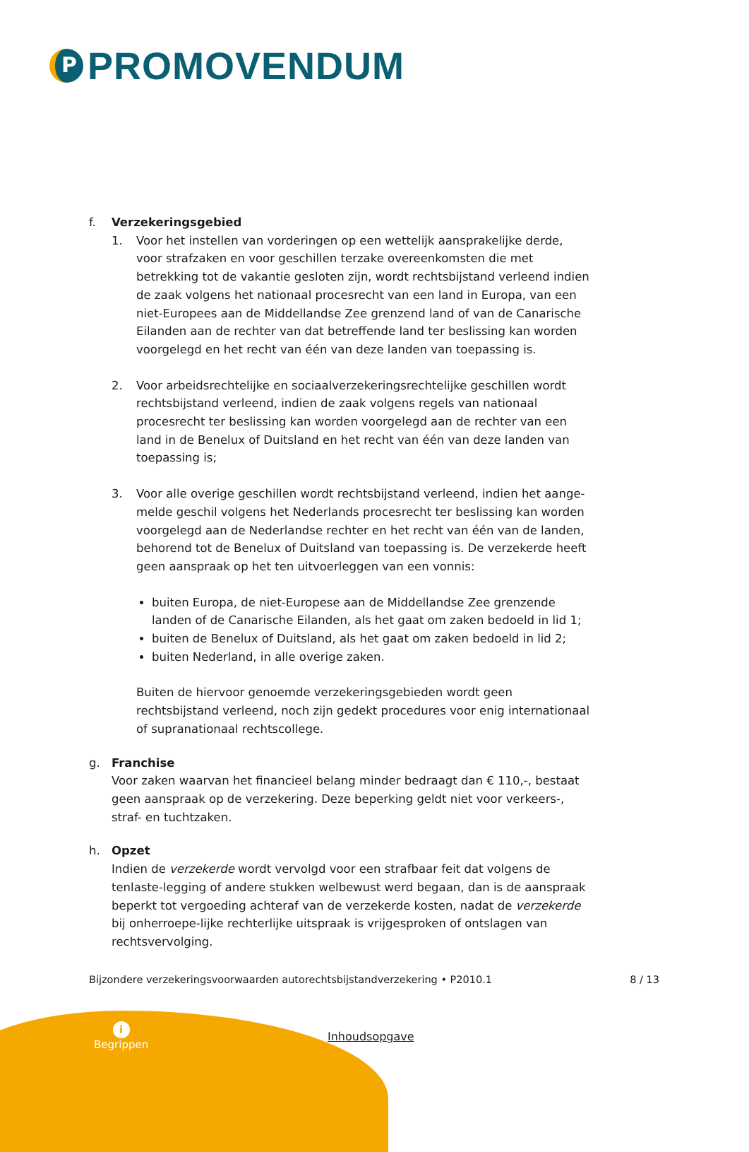P
PROMOVENDUM
f. Verzekeringsgebied
1. Voor het instellen van vorderingen op een wettelijk aansprakelijke derde, voor strafzaken en voor geschillen terzake overeenkomsten die met betrekking tot de vakantie gesloten zijn, wordt rechtsbijstand verleend indien de zaak volgens het nationaal procesrecht van een land in Europa, van een niet-Europees aan de Middellandse Zee grenzend land of van de Canarische Eilanden aan de rechter van dat betreffende land ter beslissing kan worden voorgelegd en het recht van één van deze landen van toepassing is.
2. Voor arbeidsrechtelijke en sociaalverzekeringsrechtelijke geschillen wordt rechtsbijstand verleend, indien de zaak volgens regels van nationaal procesrecht ter beslissing kan worden voorgelegd aan de rechter van een land in de Benelux of Duitsland en het recht van één van deze landen van toepassing is;
3. Voor alle overige geschillen wordt rechtsbijstand verleend, indien het aange-melde geschil volgens het Nederlands procesrecht ter beslissing kan worden voorgelegd aan de Nederlandse rechter en het recht van één van de landen, behorend tot de Benelux of Duitsland van toepassing is. De verzekerde heeft geen aanspraak op het ten uitvoerleggen van een vonnis:
buiten Europa, de niet-Europese aan de Middellandse Zee grenzende landen of de Canarische Eilanden, als het gaat om zaken bedoeld in lid 1;
buiten de Benelux of Duitsland, als het gaat om zaken bedoeld in lid 2;
buiten Nederland, in alle overige zaken.
Buiten de hiervoor genoemde verzekeringsgebieden wordt geen rechtsbijstand verleend, noch zijn gedekt procedures voor enig internationaal of supranationaal rechtscollege.
g. Franchise
Voor zaken waarvan het financieel belang minder bedraagt dan € 110,-, bestaat geen aanspraak op de verzekering. Deze beperking geldt niet voor verkeers-, straf- en tuchtzaken.
h. Opzet
Indien de verzekerde wordt vervolgd voor een strafbaar feit dat volgens de tenlaste-legging of andere stukken welbewust werd begaan, dan is de aanspraak beperkt tot vergoeding achteraf van de verzekerde kosten, nadat de verzekerde bij onherroepe-lijke rechterlijke uitspraak is vrijgesproken of ontslagen van rechtsvervolging.
Bijzondere verzekeringsvoorwaarden autorechtsbijstandverzekering • P2010.1 8 / 13
i
Begrippen
Inhoudsopgave